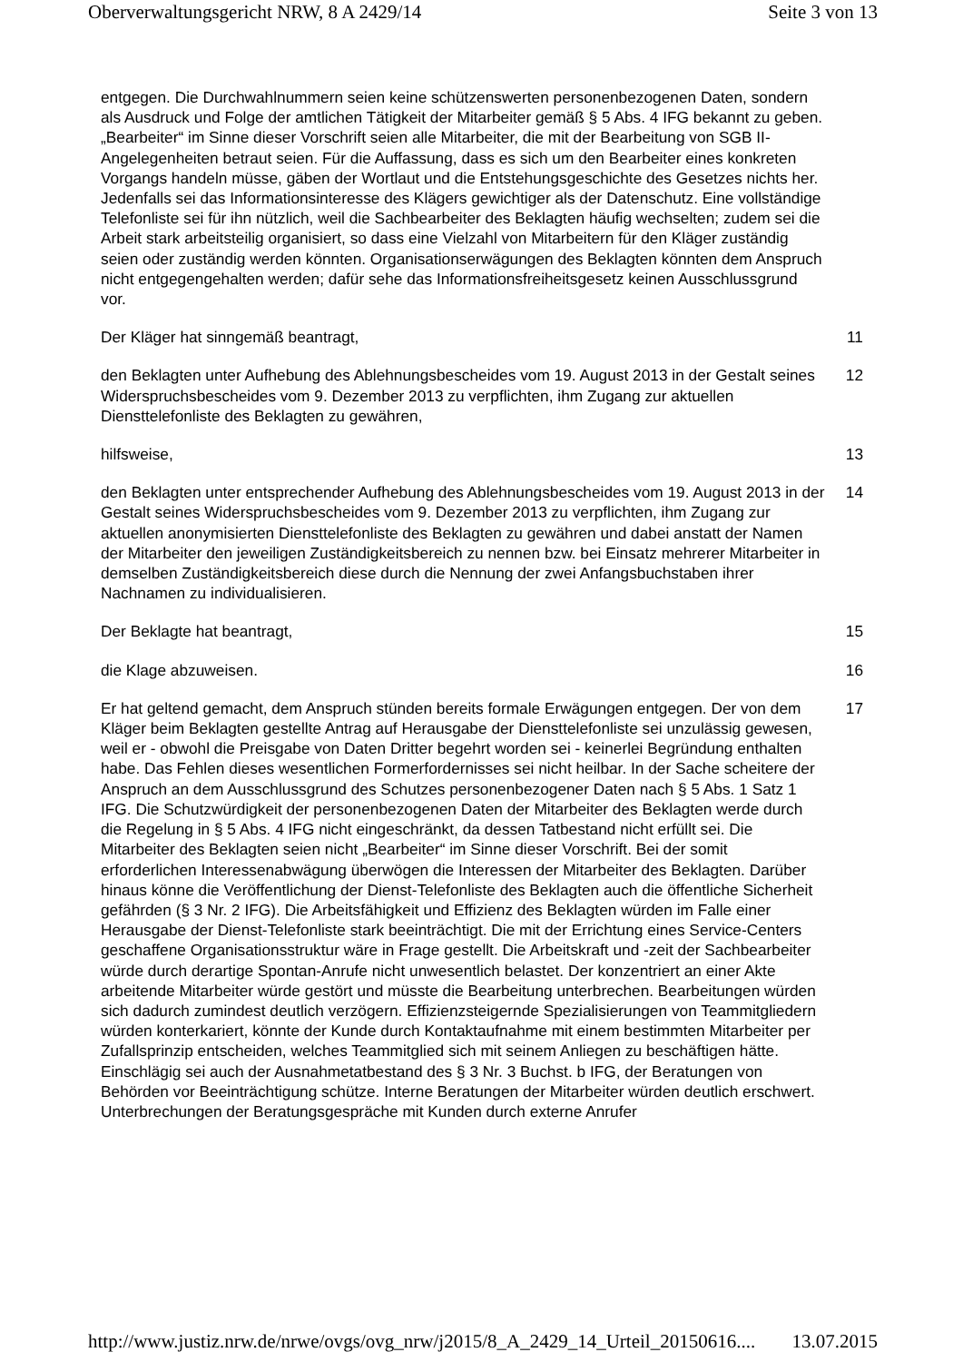Oberverwaltungsgericht NRW, 8 A 2429/14 Seite 3 von 13
entgegen. Die Durchwahlnummern seien keine schützenswerten personenbezogenen Daten, sondern als Ausdruck und Folge der amtlichen Tätigkeit der Mitarbeiter gemäß § 5 Abs. 4 IFG bekannt zu geben. „Bearbeiter“ im Sinne dieser Vorschrift seien alle Mitarbeiter, die mit der Bearbeitung von SGB II-Angelegenheiten betraut seien. Für die Auffassung, dass es sich um den Bearbeiter eines konkreten Vorgangs handeln müsse, gäben der Wortlaut und die Entstehungsgeschichte des Gesetzes nichts her. Jedenfalls sei das Informationsinteresse des Klägers gewichtiger als der Datenschutz. Eine vollständige Telefonliste sei für ihn nützlich, weil die Sachbearbeiter des Beklagten häufig wechselten; zudem sei die Arbeit stark arbeitsteilig organisiert, so dass eine Vielzahl von Mitarbeitern für den Kläger zuständig seien oder zuständig werden könnten. Organisationserwägungen des Beklagten könnten dem Anspruch nicht entgegengehalten werden; dafür sehe das Informationsfreiheitsgesetz keinen Ausschlussgrund vor.
Der Kläger hat sinngemäß beantragt, 11
den Beklagten unter Aufhebung des Ablehnungsbescheides vom 19. August 2013 in der Gestalt seines Widerspruchsbescheides vom 9. Dezember 2013 zu verpflichten, ihm Zugang zur aktuellen Diensttelefonliste des Beklagten zu gewähren,
12
hilfsweise, 13
den Beklagten unter entsprechender Aufhebung des Ablehnungsbescheides vom 19. August 2013 in der Gestalt seines Widerspruchsbescheides vom 9. Dezember 2013 zu verpflichten, ihm Zugang zur aktuellen anonymisierten Diensttelefonliste des Beklagten zu gewähren und dabei anstatt der Namen der Mitarbeiter den jeweiligen Zuständigkeitsbereich zu nennen bzw. bei Einsatz mehrerer Mitarbeiter in demselben Zuständigkeitsbereich diese durch die Nennung der zwei Anfangsbuchstaben ihrer Nachnamen zu individualisieren.
14
Der Beklagte hat beantragt, 15
die Klage abzuweisen. 16
Er hat geltend gemacht, dem Anspruch stünden bereits formale Erwägungen entgegen. Der von dem Kläger beim Beklagten gestellte Antrag auf Herausgabe der Diensttelefonliste sei unzulässig gewesen, weil er - obwohl die Preisgabe von Daten Dritter begehrt worden sei - keinerlei Begründung enthalten habe. Das Fehlen dieses wesentlichen Formerfordernisses sei nicht heilbar. In der Sache scheitere der Anspruch an dem Ausschlussgrund des Schutzes personenbezogener Daten nach § 5 Abs. 1 Satz 1 IFG. Die Schutzwürdigkeit der personenbezogenen Daten der Mitarbeiter des Beklagten werde durch die Regelung in § 5 Abs. 4 IFG nicht eingeschränkt, da dessen Tatbestand nicht erfüllt sei. Die Mitarbeiter des Beklagten seien nicht „Bearbeiter“ im Sinne dieser Vorschrift. Bei der somit erforderlichen Interessenabwägung überwögen die Interessen der Mitarbeiter des Beklagten. Darüber hinaus könne die Veröffentlichung der Dienst-Telefonliste des Beklagten auch die öffentliche Sicherheit gefährden (§ 3 Nr. 2 IFG). Die Arbeitsfähigkeit und Effizienz des Beklagten würden im Falle einer Herausgabe der Dienst-Telefonliste stark beeinträchtigt. Die mit der Errichtung eines Service-Centers geschaffene Organisationsstruktur wäre in Frage gestellt. Die Arbeitskraft und -zeit der Sachbearbeiter würde durch derartige Spontan-Anrufe nicht unwesentlich belastet. Der konzentriert an einer Akte arbeitende Mitarbeiter würde gestört und müsste die Bearbeitung unterbrechen. Bearbeitungen würden sich dadurch zumindest deutlich verzögern. Effizienzsteigernde Spezialisierungen von Teammitgliedern würden konterkariert, könnte der Kunde durch Kontaktaufnahme mit einem bestimmten Mitarbeiter per Zufallsprinzip entscheiden, welches Teammitglied sich mit seinem Anliegen zu beschäftigen hätte. Einschlägig sei auch der Ausnahmetatbestand des § 3 Nr. 3 Buchst. b IFG, der Beratungen von Behörden vor Beeinträchtigung schütze. Interne Beratungen der Mitarbeiter würden deutlich erschwert. Unterbrechungen der Beratungsgespräche mit Kunden durch externe Anrufer
17
http://www.justiz.nrw.de/nrwe/ovgs/ovg_nrw/j2015/8_A_2429_14_Urteil_20150616.... 13.07.2015